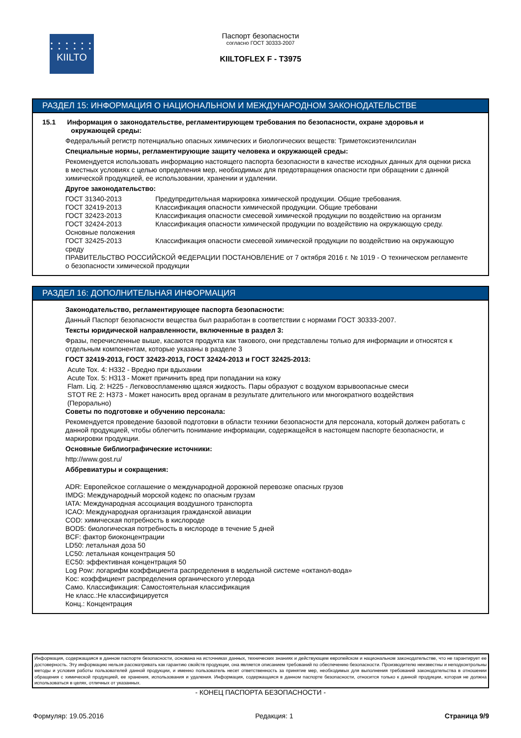• • • • • •
• • • • • •
KIILTO
Паспорт безопасности
согласно ГОСТ 30333-2007
KIILTOFLEX F - T3975
РАЗДЕЛ 15: ИНФОРМАЦИЯ О НАЦИОНАЛЬНОМ И МЕЖДУНАРОДНОМ ЗАКОНОДАТЕЛЬСТВЕ
15.1 Информация о законодательстве, регламентирующем требования по безопасности, охране здоровья и
окружающей среды:
Федеральный регистр потенциально опасных химических и биологических веществ: Триметоксиэтенилсилан
Специальные нормы, регламентирующие защиту человека и окружающей среды:
Рекомендуется использовать информацию настоящего паспорта безопасности в качестве исходных данных для оценки риска в местных условиях с целью определения мер, необходимых для предотвращения опасности при обращении с данной химической продукцией, ее использовании, хранении и удалении.
Другое законодательство:
ГОСТ 31340-2013 Предупредительная маркировка химической продукции. Общие требования.
ГОСТ 32419-2013 Классификация опасности химической продукции. Общие требовани
ГОСТ 32423-2013 Классификация опасности смесевой химической продукции по воздействию на организм
ГОСТ 32424-2013 Классификация опасности химической продукции по воздействию на окружающую среду.
Основные положения
ГОСТ 32425-2013 Классификация опасности смесевой химической продукции по воздействию на окружающую
среду
ПРАВИТЕЛЬСТВО РОССИЙСКОЙ ФЕДЕРАЦИИ ПОСТАНОВЛЕНИЕ от 7 октября 2016 г. № 1019 - О техническом регламенте о безопасности химической продукции
РАЗДЕЛ 16: ДОПОЛНИТЕЛЬНАЯ ИНФОРМАЦИЯ
Законодательство, регламентирующее паспорта безопасности:
Данный Паспорт безопасности вещества был разработан в соответствии с нормами ГОСТ 30333-2007.
Тексты юридической направленности, включенные в раздел 3:
Фразы, перечисленные выше, касаются продукта как такового, они представлены только для информации и относятся к отдельным компонентам, которые указаны в разделе 3
ГОСТ 32419-2013, ГОСТ 32423-2013, ГОСТ 32424-2013 и ГОСТ 32425-2013:
Acute Tox. 4: H332 - Вредно при вдыхании
Acute Tox. 5: H313 - Может причинить вред при попадании на кожу
Flam. Liq. 2: H225 - Легковоспламеняю щаяся жидкость. Пары образуют с воздухом взрывоопасные смеси
STOT RE 2: H373 - Может наносить вред органам в результате длительного или многократного воздействия
(Перорально)
Советы по подготовке и обучению персонала:
Рекомендуется проведение базовой подготовки в области техники безопасности для персонала, который должен работать с данной продукцией, чтобы облегчить понимание информации, содержащейся в настоящем паспорте безопасности, и маркировки продукции.
Основные библиографические источники:
http://www.gost.ru/
Аббревиатуры и сокращения:
ADR: Европейское соглашение о международной дорожной перевозке опасных грузов
IMDG: Международный морской кодекс по опасным грузам
IATA: Международная ассоциация воздушного транспорта
ICAO: Международная организация гражданской авиации
COD: химическая потребность в кислороде
BOD5: биологическая потребность в кислороде в течение 5 дней
BCF: фактор биоконцентрации
LD50: летальная доза 50
LC50: летальная концентрация 50
EC50: эффективная концентрация 50
Log Pow: логарифм коэффициента распределения в модельной системе «октанол-вода»
Koc: коэффициент распределения органического углерода
Само. Классификация: Самостоятельная классификация
Не класс.:Не классифицируется
Конц.: Концентрация
Информация, содержащаяся в данном паспорте безопасности, основана на источниках данных, технических знаниях и действующем европейском и национальном законодательстве, что не гарантирует ее достоверность. Эту информацию нельзя рассматривать как гарантию свойств продукции, она является описанием требований по обеспечению безопасности. Производителю неизвестны и неподконтрольны методы и условия работы пользователей данной продукции, и именно пользователь несет ответственность за принятие мер, необходимых для выполнения требований законодательства в отношении обращения с химической продукцией, ее хранения, использования и удаления. Информация, содержащаяся в данном паспорте безопасности, относится только к данной продукции, которая не должна использоваться в целях, отличных от указанных.
- КОНЕЦ ПАСПОРТА БЕЗОПАСНОСТИ -
Формуляр: 19.05.2016 Редакция: 1 Страница 9/9